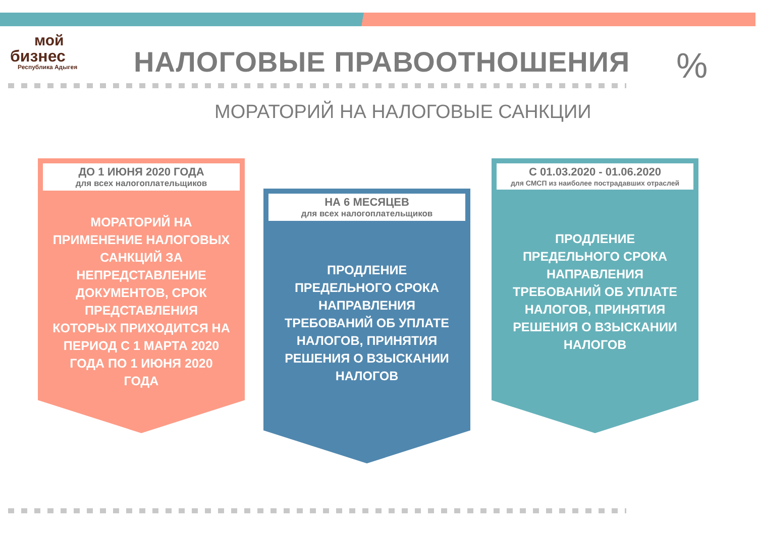мой
бизнес
Республика Адыгея
НАЛОГОВЫЕ ПРАВООТНОШЕНИЯ
МОРАТОРИЙ НА НАЛОГОВЫЕ САНКЦИИ
%
ДО 1 ИЮНЯ 2020 ГОДА
для всех налогоплательщиков
МОРАТОРИЙ НА ПРИМЕНЕНИЕ НАЛОГОВЫХ САНКЦИЙ ЗА НЕПРЕДСТАВЛЕНИЕ ДОКУМЕНТОВ, СРОК ПРЕДСТАВЛЕНИЯ КОТОРЫХ ПРИХОДИТСЯ НА ПЕРИОД С 1 МАРТА 2020 ГОДА ПО 1 ИЮНЯ 2020 ГОДА
НА 6 МЕСЯЦЕВ
для всех налогоплательщиков
ПРОДЛЕНИЕ ПРЕДЕЛЬНОГО СРОКА НАПРАВЛЕНИЯ ТРЕБОВАНИЙ ОБ УПЛАТЕ НАЛОГОВ, ПРИНЯТИЯ РЕШЕНИЯ О ВЗЫСКАНИИ НАЛОГОВ
С 01.03.2020 - 01.06.2020
для СМСП из наиболее пострадавших отраслей
ПРОДЛЕНИЕ ПРЕДЕЛЬНОГО СРОКА НАПРАВЛЕНИЯ ТРЕБОВАНИЙ ОБ УПЛАТЕ НАЛОГОВ, ПРИНЯТИЯ РЕШЕНИЯ О ВЗЫСКАНИИ НАЛОГОВ